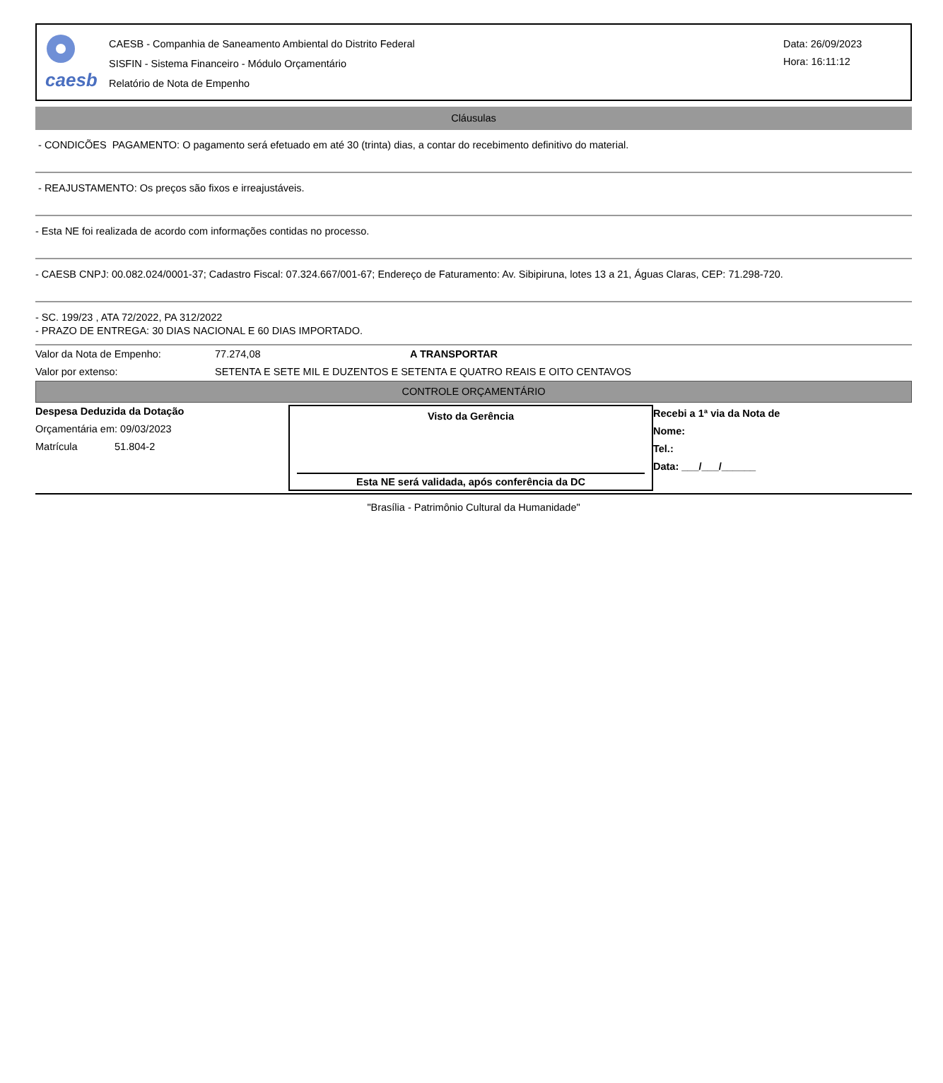caesb
CAESB - Companhia de Saneamento Ambiental do Distrito Federal
SISFIN - Sistema Financeiro - Módulo Orçamentário
Relatório de Nota de Empenho
Data: 26/09/2023
Hora: 16:11:12
Cláusulas
- CONDICÕES PAGAMENTO: O pagamento será efetuado em até 30 (trinta) dias, a contar do recebimento definitivo do material.
- REAJUSTAMENTO: Os preços são fixos e irreajustáveis.
- Esta NE foi realizada de acordo com informações contidas no processo.
- CAESB CNPJ: 00.082.024/0001-37; Cadastro Fiscal: 07.324.667/001-67; Endereço de Faturamento: Av. Sibipiruna, lotes 13 a 21, Águas Claras, CEP: 71.298-720.
- SC. 199/23 , ATA 72/2022, PA 312/2022
- PRAZO DE ENTREGA: 30 DIAS NACIONAL E 60 DIAS IMPORTADO.
Valor da Nota de Empenho: 77.274,08 A TRANSPORTAR
Valor por extenso: SETENTA E SETE MIL E DUZENTOS E SETENTA E QUATRO REAIS E OITO CENTAVOS
CONTROLE ORÇAMENTÁRIO
Despesa Deduzida da Dotação
Orçamentária em: 09/03/2023
Matrícula 51.804-2
Visto da Gerência
Esta NE será validada, após conferência da DC
Recebi a 1ª via da Nota de
Nome:
Tel.:
Data: ___/___/______
"Brasília - Patrimônio Cultural da Humanidade"